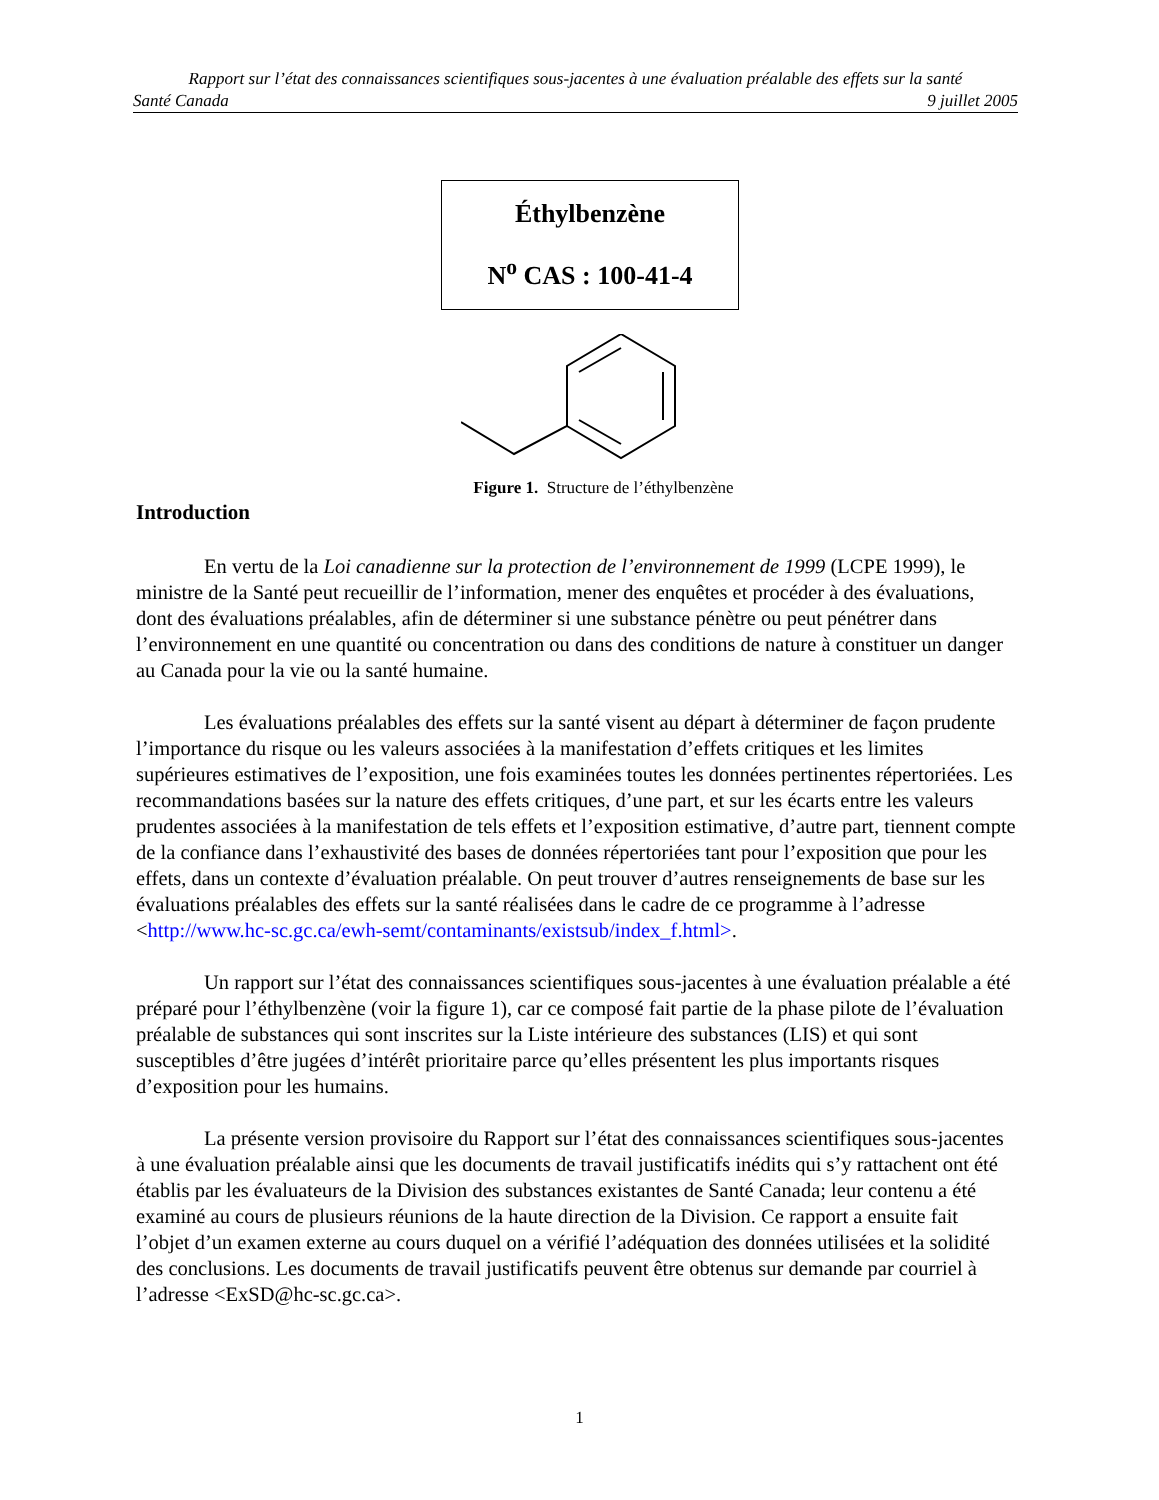Rapport sur l’état des connaissances scientifiques sous-jacentes à une évaluation préalable des effets sur la santé
Santé Canada 9 juillet 2005
Éthylbenzène
N<sup>o</sup> CAS : 100-41-4
Figure 1. Structure de l’éthylbenzène
Introduction
En vertu de la Loi canadienne sur la protection de l’environnement de 1999 (LCPE 1999), le ministre de la Santé peut recueillir de l’information, mener des enquêtes et procéder à des évaluations, dont des évaluations préalables, afin de déterminer si une substance pénètre ou peut pénétrer dans l’environnement en une quantité ou concentration ou dans des conditions de nature à constituer un danger au Canada pour la vie ou la santé humaine.
Les évaluations préalables des effets sur la santé visent au départ à déterminer de façon prudente l’importance du risque ou les valeurs associées à la manifestation d’effets critiques et les limites supérieures estimatives de l’exposition, une fois examinées toutes les données pertinentes répertoriées. Les recommandations basées sur la nature des effets critiques, d’une part, et sur les écarts entre les valeurs prudentes associées à la manifestation de tels effets et l’exposition estimative, d’autre part, tiennent compte de la confiance dans l’exhaustivité des bases de données répertoriées tant pour l’exposition que pour les effets, dans un contexte d’évaluation préalable. On peut trouver d’autres renseignements de base sur les évaluations préalables des effets sur la santé réalisées dans le cadre de ce programme à l’adresse <http://www.hc-sc.gc.ca/ewh-semt/contaminants/existsub/index_f.html>.
Un rapport sur l’état des connaissances scientifiques sous-jacentes à une évaluation préalable a été préparé pour l’éthylbenzène (voir la figure 1), car ce composé fait partie de la phase pilote de l’évaluation préalable de substances qui sont inscrites sur la Liste intérieure des substances (LIS) et qui sont susceptibles d’être jugées d’intérêt prioritaire parce qu’elles présentent les plus importants risques d’exposition pour les humains.
La présente version provisoire du Rapport sur l’état des connaissances scientifiques sous-jacentes à une évaluation préalable ainsi que les documents de travail justificatifs inédits qui s’y rattachent ont été établis par les évaluateurs de la Division des substances existantes de Santé Canada; leur contenu a été examiné au cours de plusieurs réunions de la haute direction de la Division. Ce rapport a ensuite fait l’objet d’un examen externe au cours duquel on a vérifié l’adéquation des données utilisées et la solidité des conclusions. Les documents de travail justificatifs peuvent être obtenus sur demande par courriel à l’adresse <ExSD@hc-sc.gc.ca>.
1